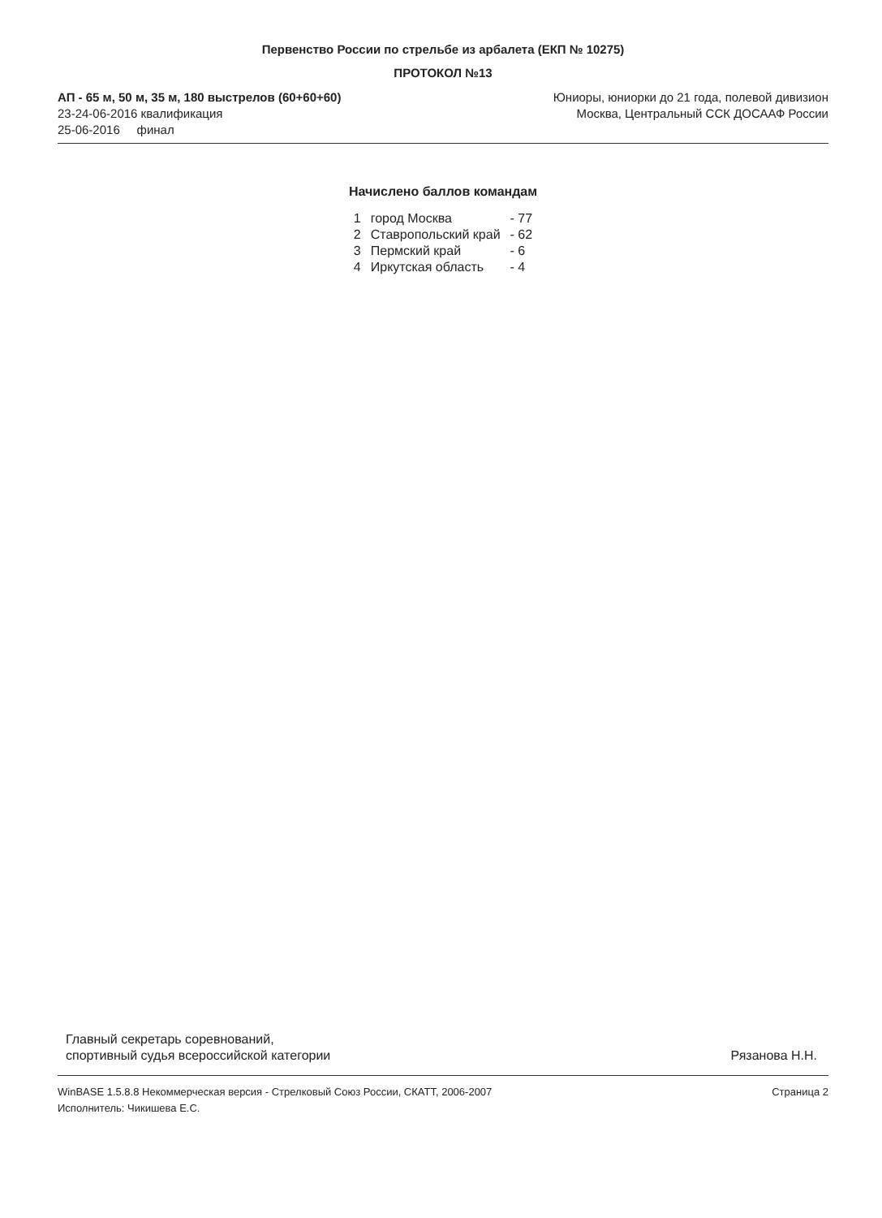Первенство России по стрельбе из арбалета (ЕКП № 10275)
ПРОТОКОЛ №13
АП - 65 м, 50 м, 35 м, 180 выстрелов (60+60+60)
23-24-06-2016 квалификация
25-06-2016 финал
Юниоры, юниорки до 21 года, полевой дивизион
Москва, Центральный ССК ДОСААФ России
Начислено баллов командам
| 1 | город Москва | - 77 |
| 2 | Ставропольский край | - 62 |
| 3 | Пермский край | - 6 |
| 4 | Иркутская область | - 4 |
Главный секретарь соревнований,
спортивный судья всероссийской категории
Рязанова Н.Н.
WinBASE 1.5.8.8 Некоммерческая версия - Стрелковый Союз России, СКАТТ, 2006-2007
Исполнитель: Чикишева Е.С.
Страница 2